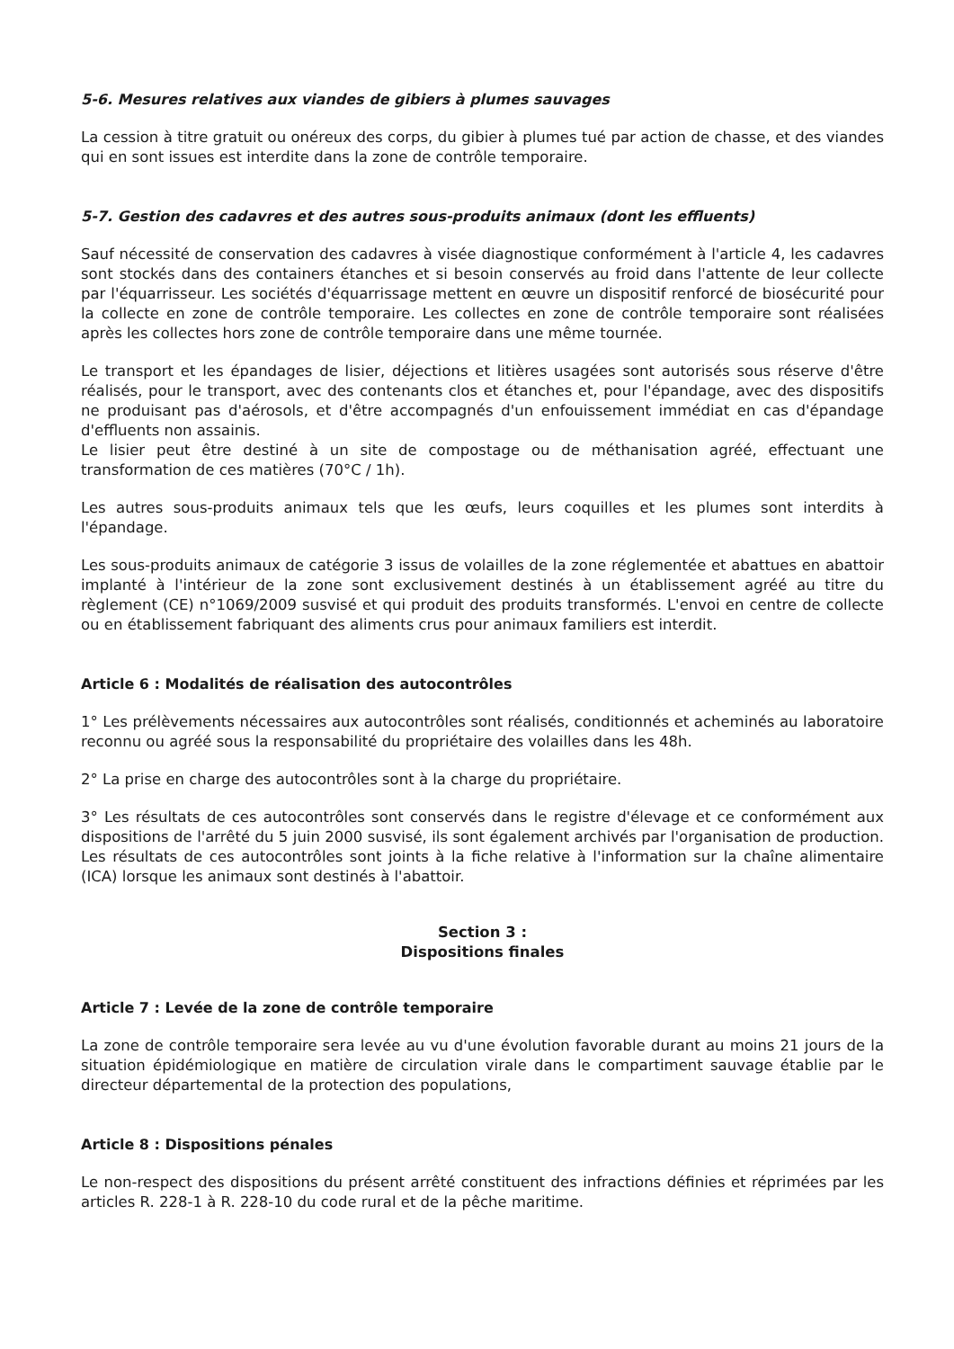5-6. Mesures relatives aux viandes de gibiers à plumes sauvages
La cession à titre gratuit ou onéreux des corps, du gibier à plumes tué par action de chasse, et des viandes qui en sont issues est interdite dans la zone de contrôle temporaire.
5-7. Gestion des cadavres et des autres sous-produits animaux (dont les effluents)
Sauf nécessité de conservation des cadavres à visée diagnostique conformément à l'article 4, les cadavres sont stockés dans des containers étanches et si besoin conservés au froid dans l'attente de leur collecte par l'équarrisseur. Les sociétés d'équarrissage mettent en œuvre un dispositif renforcé de biosécurité pour la collecte en zone de contrôle temporaire. Les collectes en zone de contrôle temporaire sont réalisées après les collectes hors zone de contrôle temporaire dans une même tournée.
Le transport et les épandages de lisier, déjections et litières usagées sont autorisés sous réserve d'être réalisés, pour le transport, avec des contenants clos et étanches et, pour l'épandage, avec des dispositifs ne produisant pas d'aérosols, et d'être accompagnés d'un enfouissement immédiat en cas d'épandage d'effluents non assainis.
Le lisier peut être destiné à un site de compostage ou de méthanisation agréé, effectuant une transformation de ces matières (70°C / 1h).
Les autres sous-produits animaux tels que les œufs, leurs coquilles et les plumes sont interdits à l'épandage.
Les sous-produits animaux de catégorie 3 issus de volailles de la zone réglementée et abattues en abattoir implanté à l'intérieur de la zone sont exclusivement destinés à un établissement agréé au titre du règlement (CE) n°1069/2009 susvisé et qui produit des produits transformés. L'envoi en centre de collecte ou en établissement fabriquant des aliments crus pour animaux familiers est interdit.
Article 6 : Modalités de réalisation des autocontrôles
1° Les prélèvements nécessaires aux autocontrôles sont réalisés, conditionnés et acheminés au laboratoire reconnu ou agréé sous la responsabilité du propriétaire des volailles dans les 48h.
2° La prise en charge des autocontrôles sont à la charge du propriétaire.
3° Les résultats de ces autocontrôles sont conservés dans le registre d'élevage et ce conformément aux dispositions de l'arrêté du 5 juin 2000 susvisé, ils sont également archivés par l'organisation de production. Les résultats de ces autocontrôles sont joints à la fiche relative à l'information sur la chaîne alimentaire (ICA) lorsque les animaux sont destinés à l'abattoir.
Section 3 :
Dispositions finales
Article 7 : Levée de la zone de contrôle temporaire
La zone de contrôle temporaire sera levée au vu d'une évolution favorable durant au moins 21 jours de la situation épidémiologique en matière de circulation virale dans le compartiment sauvage établie par le directeur départemental de la protection des populations,
Article 8 : Dispositions pénales
Le non-respect des dispositions du présent arrêté constituent des infractions définies et réprimées par les articles R. 228-1 à R. 228-10 du code rural et de la pêche maritime.